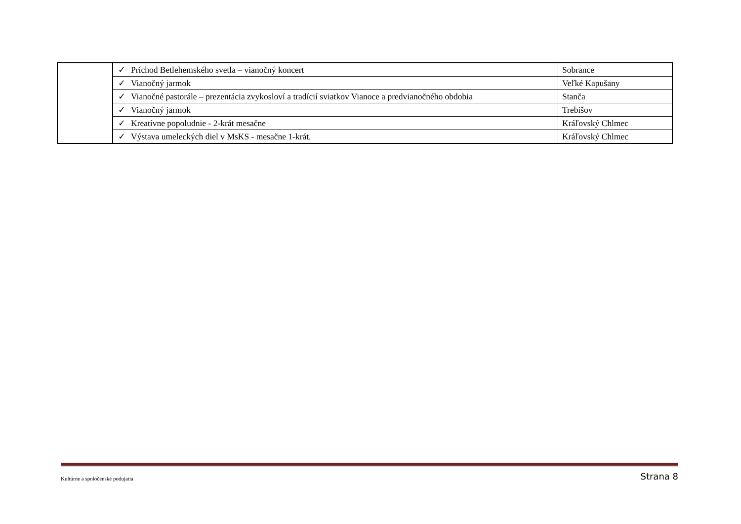| | ✓ Príchod Betlehemského svetla – vianočný koncert | Sobrance |
| | ✓ Vianočný jarmok | Veľké Kapušany |
| | ✓ Vianočné pastorále – prezentácia zvykosloví a tradícií sviatkov Vianoce a predvianočného obdobia | Stanča |
| | ✓ Vianočný jarmok | Trebišov |
| | ✓ Kreatívne popoludnie - 2-krát mesačne | Kráľovský Chlmec |
| | ✓ Výstava umeleckých diel v MsKS - mesačne 1-krát. | Kráľovský Chlmec |
Kultúrne a spoločenské podujatia Strana 8